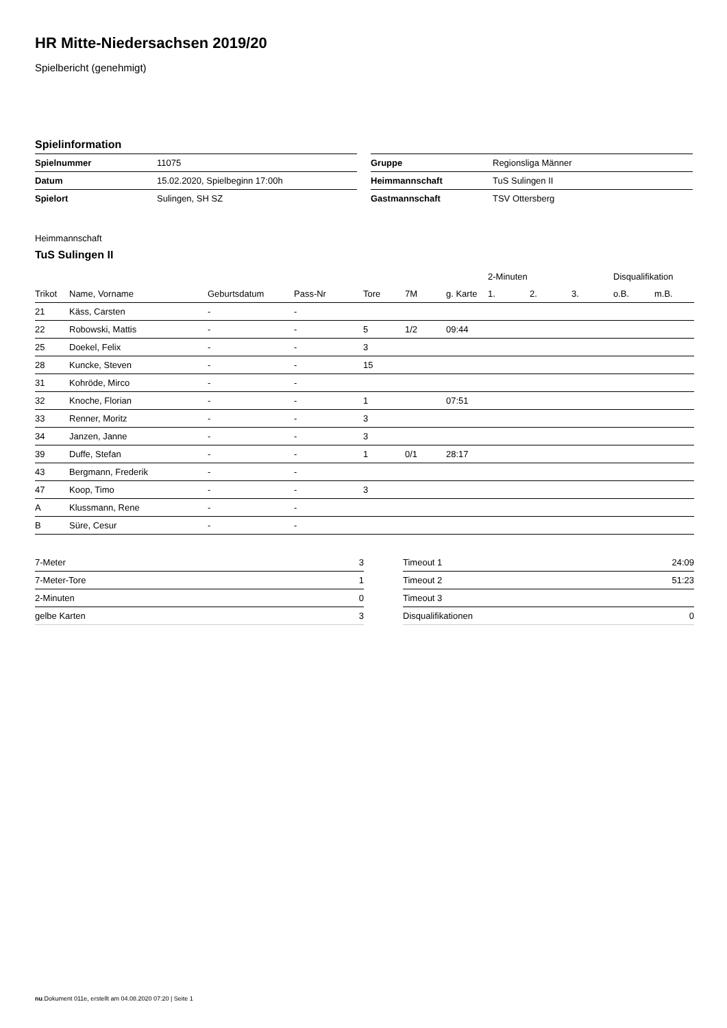HR Mitte-Niedersachsen 2019/20
Spielbericht (genehmigt)
Spielinformation
| Spielnummer | 11075 |
| Datum | 15.02.2020, Spielbeginn 17:00h |
| Spielort | Sulingen, SH SZ |
| Gruppe | Regionsliga Männer |
| Heimmannschaft | TuS Sulingen II |
| Gastmannschaft | TSV Ottersberg |
Heimmannschaft
TuS Sulingen II
| | | | | | | | 2-Minuten | | | Disqualifikation | |
| --- | --- | --- | --- | --- | --- | --- | --- | --- | --- | --- | --- |
| Trikot | Name, Vorname | Geburtsdatum | Pass-Nr | Tore | 7M | g. Karte | 1. | 2. | 3. | o.B. | m.B. |
| 21 | Käss, Carsten | - | - | | | | | | | | |
| 22 | Robowski, Mattis | - | - | 5 | 1/2 | 09:44 | | | | | |
| 25 | Doekel, Felix | - | - | 3 | | | | | | | |
| 28 | Kuncke, Steven | - | - | 15 | | | | | | | |
| 31 | Kohröde, Mirco | - | - | | | | | | | | |
| 32 | Knoche, Florian | - | - | 1 | | 07:51 | | | | | |
| 33 | Renner, Moritz | - | - | 3 | | | | | | | |
| 34 | Janzen, Janne | - | - | 3 | | | | | | | |
| 39 | Duffe, Stefan | - | - | 1 | 0/1 | 28:17 | | | | | |
| 43 | Bergmann, Frederik | - | - | | | | | | | | |
| 47 | Koop, Timo | - | - | 3 | | | | | | | |
| A | Klussmann, Rene | - | - | | | | | | | | |
| B | Süre, Cesur | - | - | | | | | | | | |
| 7-Meter | 3 |
| 7-Meter-Tore | 1 |
| 2-Minuten | 0 |
| gelbe Karten | 3 |
| Timeout 1 | 24:09 |
| Timeout 2 | 51:23 |
| Timeout 3 | |
| Disqualifikationen | 0 |
nu.Dokument 011e, erstellt am 04.08.2020 07:20 | Seite 1